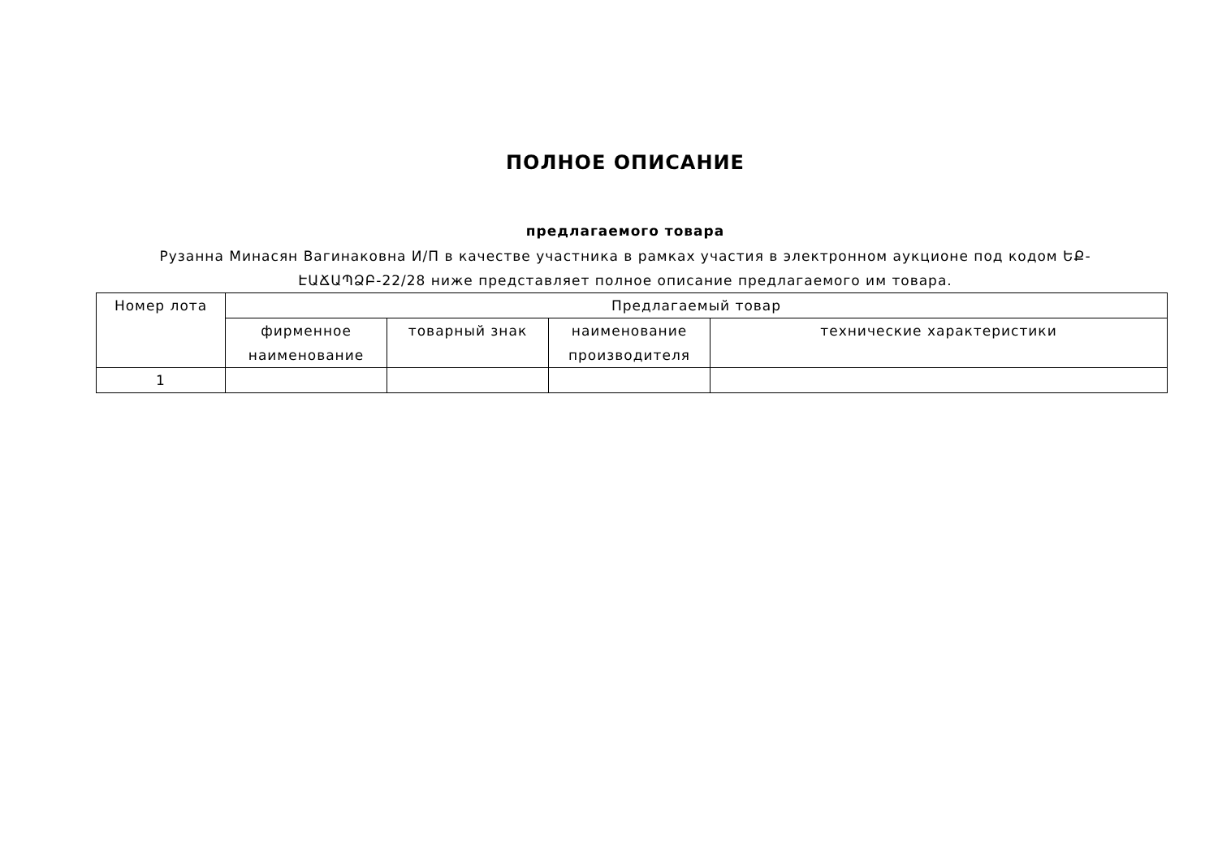ПОЛНОЕ ОПИСАНИЕ
предлагаемого товара
Рузанна Минасян Вагинаковна И/П в качестве участника в рамках участия в электронном аукционе под кодом ԵՔ-ԷԱՃԱՊՁԲ-22/28 ниже представляет полное описание предлагаемого им товара.
| Номер лота | Предлагаемый товар | | | |
| --- | --- | --- | --- | --- |
| | фирменное наименование | товарный знак | наименование производителя | технические характеристики |
| 1 | | | | |